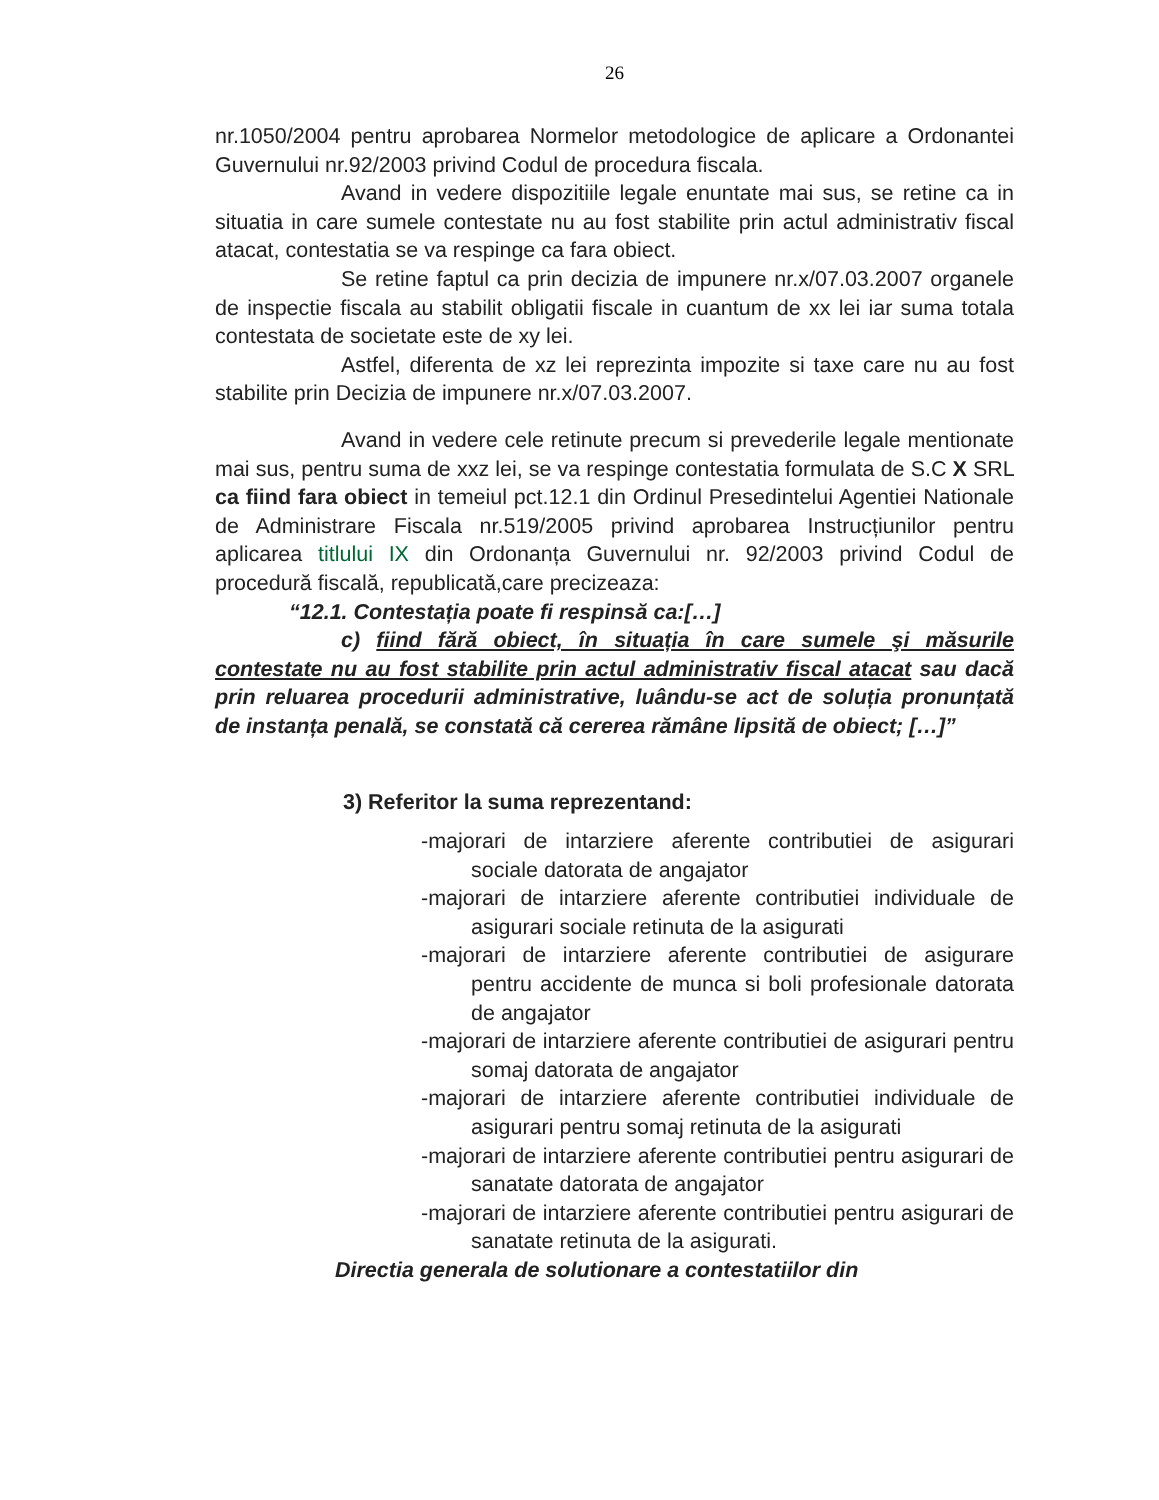26
nr.1050/2004 pentru aprobarea Normelor metodologice de aplicare a Ordonantei Guvernului nr.92/2003 privind Codul de procedura fiscala.
Avand in vedere dispozitiile legale enuntate mai sus, se retine ca in situatia in care sumele contestate nu au fost stabilite prin actul administrativ fiscal atacat, contestatia se va respinge ca fara obiect.
Se retine faptul ca prin decizia de impunere nr.x/07.03.2007 organele de inspectie fiscala au stabilit obligatii fiscale in cuantum de xx lei iar suma totala contestata de societate este de xy lei.
Astfel, diferenta de xz lei reprezinta impozite si taxe care nu au fost stabilite prin Decizia de impunere nr.x/07.03.2007.
Avand in vedere cele retinute precum si prevederile legale mentionate mai sus, pentru suma de xxz lei, se va respinge contestatia formulata de S.C X SRL ca fiind fara obiect in temeiul pct.12.1 din Ordinul Presedintelui Agentiei Nationale de Administrare Fiscala nr.519/2005 privind aprobarea Instrucțiunilor pentru aplicarea titlului IX din Ordonanța Guvernului nr. 92/2003 privind Codul de procedură fiscală, republicată,care precizeaza:
“12.1. Contestația poate fi respinsă ca:[…]
c) fiind fără obiect, în situația în care sumele şi măsurile contestate nu au fost stabilite prin actul administrativ fiscal atacat sau dacă prin reluarea procedurii administrative, luându-se act de soluția pronunțată de instanța penală, se constată că cererea rămâne lipsită de obiect; […]”
3) Referitor la suma reprezentand:
-majorari de intarziere aferente contributiei de asigurari sociale datorata de angajator
-majorari de intarziere aferente contributiei individuale de asigurari sociale retinuta de la asigurati
-majorari de intarziere aferente contributiei de asigurare pentru accidente de munca si boli profesionale datorata de angajator
-majorari de intarziere aferente contributiei de asigurari pentru somaj datorata de angajator
-majorari de intarziere aferente contributiei individuale de asigurari pentru somaj retinuta de la asigurati
-majorari de intarziere aferente contributiei pentru asigurari de sanatate datorata de angajator
-majorari de intarziere aferente contributiei pentru asigurari de sanatate retinuta de la asigurati.
Directia generala de solutionare a contestatiilor din